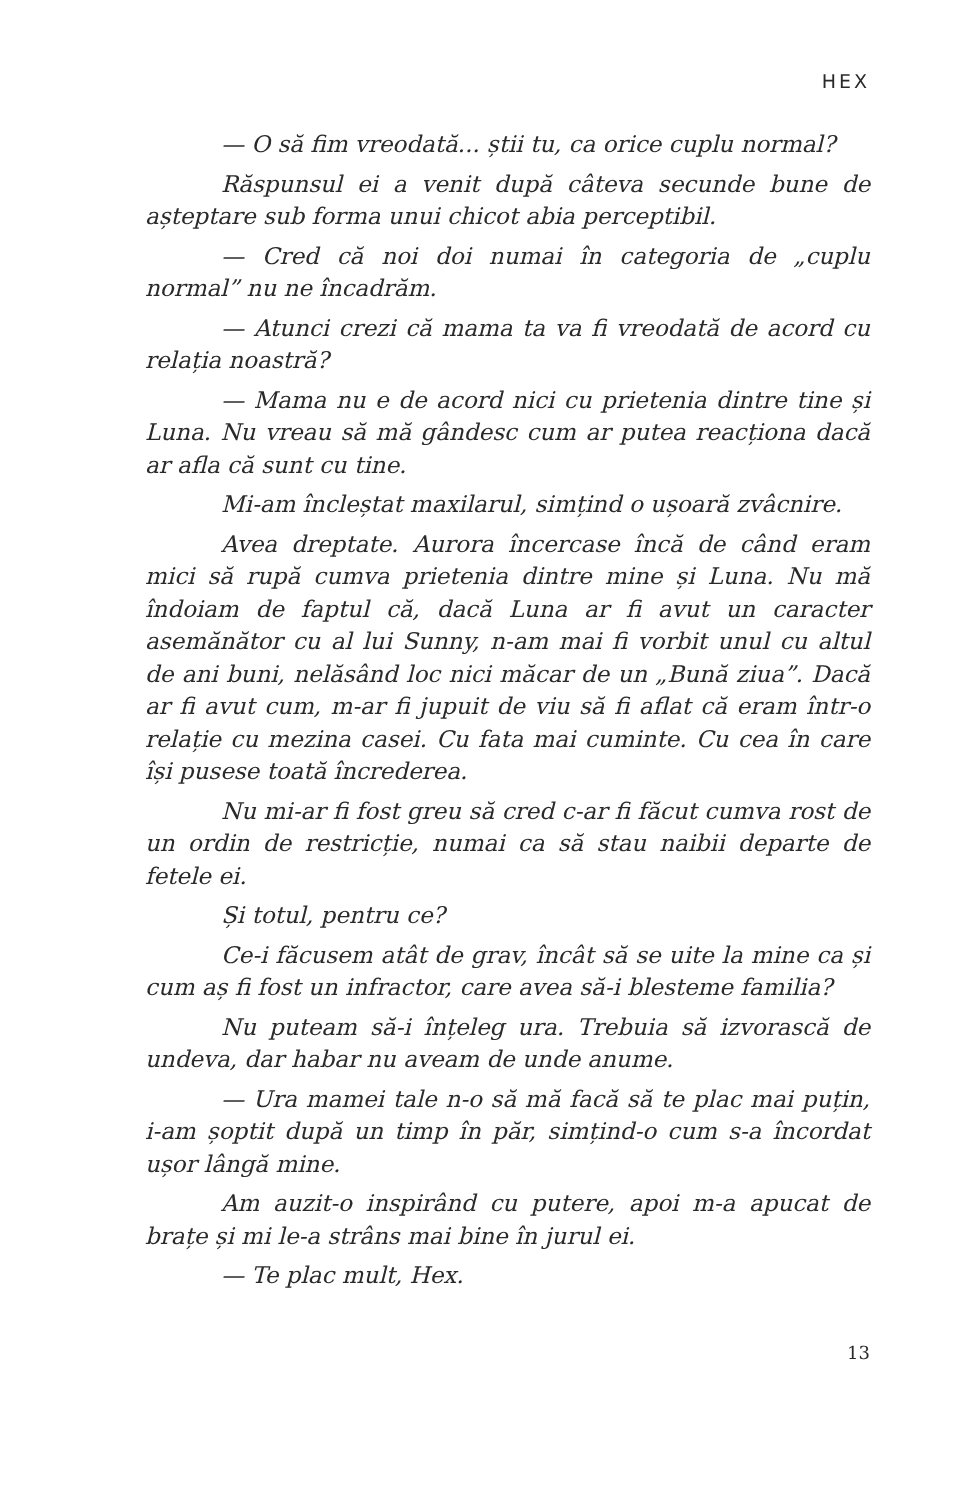HEX
— O să fim vreodată... știi tu, ca orice cuplu normal?
Răspunsul ei a venit după câteva secunde bune de așteptare sub forma unui chicot abia perceptibil.
— Cred că noi doi numai în categoria de „cuplu normal” nu ne încadrăm.
— Atunci crezi că mama ta va fi vreodată de acord cu relația noastră?
— Mama nu e de acord nici cu prietenia dintre tine și Luna. Nu vreau să mă gândesc cum ar putea reacționa dacă ar afla că sunt cu tine.
Mi-am încleștat maxilarul, simțind o ușoară zvâcnire.
Avea dreptate. Aurora încercase încă de când eram mici să rupă cumva prietenia dintre mine și Luna. Nu mă îndoiam de faptul că, dacă Luna ar fi avut un caracter asemănător cu al lui Sunny, n-am mai fi vorbit unul cu altul de ani buni, nelăsând loc nici măcar de un „Bună ziua”. Dacă ar fi avut cum, m-ar fi jupuit de viu să fi aflat că eram într-o relație cu mezina casei. Cu fata mai cuminte. Cu cea în care își pusese toată încrederea.
Nu mi-ar fi fost greu să cred c-ar fi făcut cumva rost de un ordin de restricție, numai ca să stau naibii departe de fetele ei.
Și totul, pentru ce?
Ce-i făcusem atât de grav, încât să se uite la mine ca și cum aș fi fost un infractor, care avea să-i blesteme familia?
Nu puteam să-i înțeleg ura. Trebuia să izvorască de undeva, dar habar nu aveam de unde anume.
— Ura mamei tale n-o să mă facă să te plac mai puțin, i-am șoptit după un timp în păr, simțind-o cum s-a încordat ușor lângă mine.
Am auzit-o inspirând cu putere, apoi m-a apucat de brațe și mi le-a strâns mai bine în jurul ei.
— Te plac mult, Hex.
13